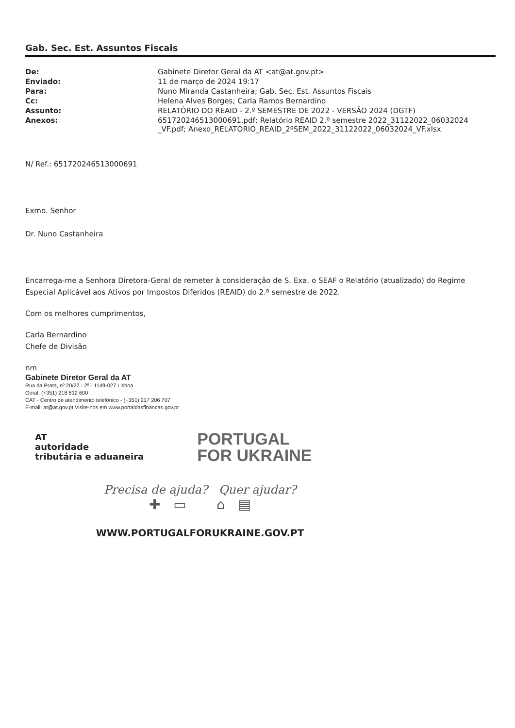Gab. Sec. Est. Assuntos Fiscais
| De: | Gabinete Diretor Geral da AT <at@at.gov.pt> |
| Enviado: | 11 de março de 2024 19:17 |
| Para: | Nuno Miranda Castanheira; Gab. Sec. Est. Assuntos Fiscais |
| Cc: | Helena Alves Borges; Carla Ramos Bernardino |
| Assunto: | RELATÓRIO DO REAID - 2.º SEMESTRE DE 2022 - VERSÃO 2024 (DGTF) |
| Anexos: | 651720246513000691.pdf; Relatório REAID 2.º semestre 2022_31122022_06032024 _VF.pdf; Anexo_RELATÓRIO_REAID_2ºSEM_2022_31122022_06032024_VF.xlsx |
N/ Ref.: 651720246513000691
Exmo. Senhor
Dr. Nuno Castanheira
Encarrega-me a Senhora Diretora-Geral de remeter à consideração de S. Exa. o SEAF o Relatório (atualizado) do Regime Especial Aplicável aos Ativos por Impostos Diferidos (REAID) do 2.º semestre de 2022.
Com os melhores cumprimentos,
Carla Bernardino
Chefe de Divisão
nm
Gabinete Diretor Geral da AT
Rua da Prata, nº 20/22 - 2º - 1149-027 Lisboa
Geral: (+351) 218 812 600
CAT - Centro de atendimento telefónico - (+351) 217 206 707
E-mail: at@at.gov.pt Visite-nos em www.portaldasfinancas.gov.pt
AT
autoridade
tributária e aduaneira
PORTUGAL
FOR UKRAINE
Precisa de ajuda? Quer ajudar?
✚ ▭ ⌂ ▤
WWW.PORTUGALFORUKRAINE.GOV.PT